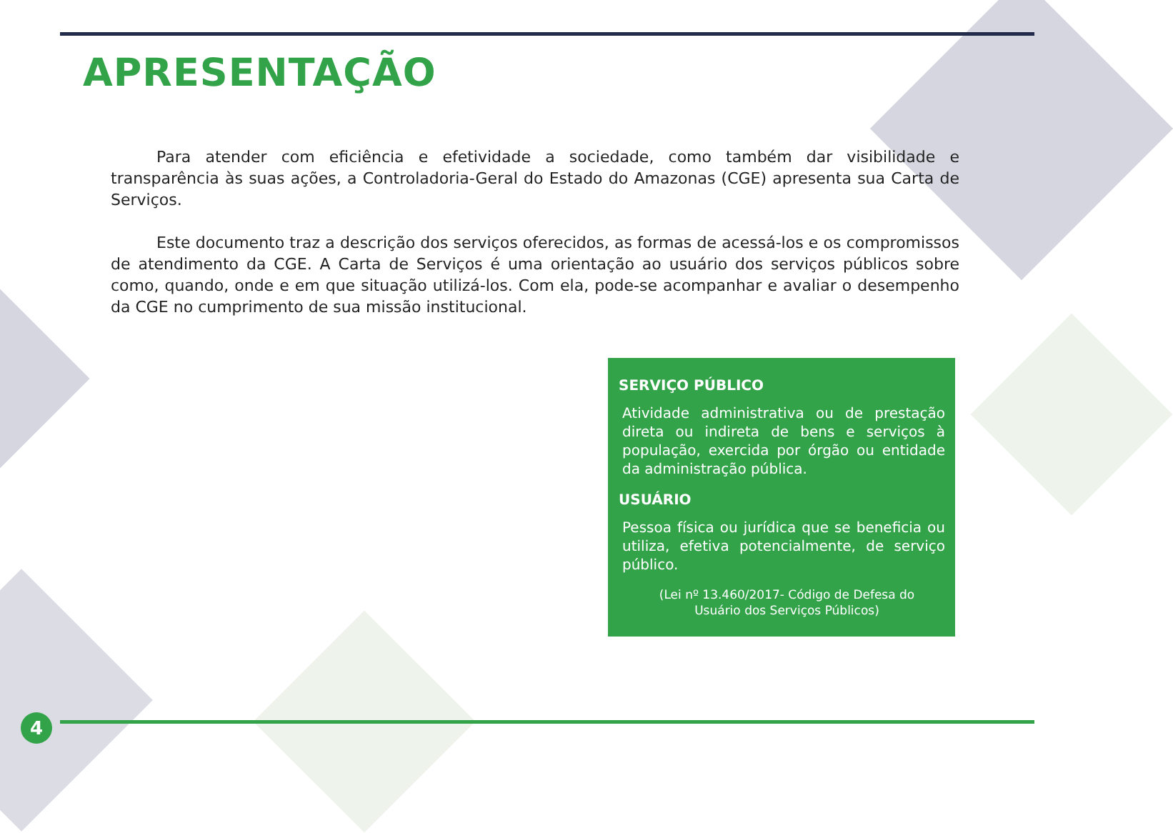APRESENTAÇÃO
Para atender com eficiência e efetividade a sociedade, como também dar visibilidade e transparência às suas ações, a Controladoria-Geral do Estado do Amazonas (CGE) apresenta sua Carta de Serviços.
Este documento traz a descrição dos serviços oferecidos, as formas de acessá-los e os compromissos de atendimento da CGE. A Carta de Serviços é uma orientação ao usuário dos serviços públicos sobre como, quando, onde e em que situação utilizá-los. Com ela, pode-se acompanhar e avaliar o desempenho da CGE no cumprimento de sua missão institucional.
SERVIÇO PÚBLICO
Atividade administrativa ou de prestação direta ou indireta de bens e serviços à população, exercida por órgão ou entidade da administração pública.
USUÁRIO
Pessoa física ou jurídica que se beneficia ou utiliza, efetiva potencialmente, de serviço público.
(Lei nº 13.460/2017- Código de Defesa do Usuário dos Serviços Públicos)
4